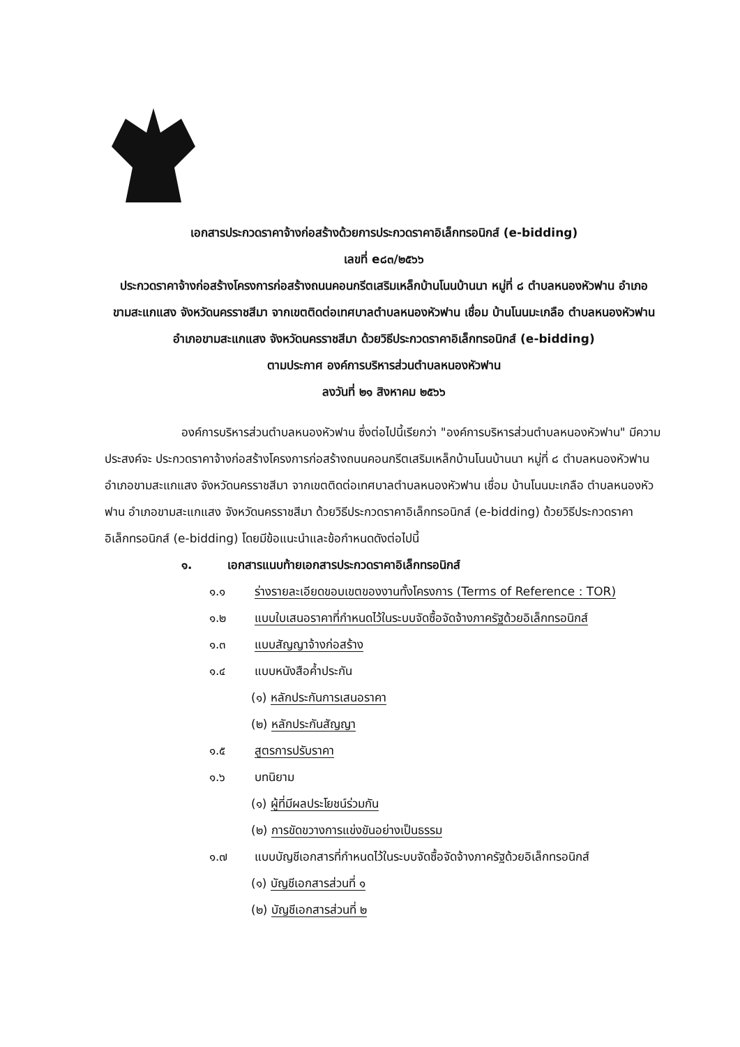เอกสารประกวดราคาจ้างก่อสร้างด้วยการประกวดราคาอิเล็กทรอนิกส์ (e-bidding)
เลขที่ e๘๓/๒๕๖๖
ประกวดราคาจ้างก่อสร้างโครงการก่อสร้างถนนคอนกรีตเสริมเหล็กบ้านโนนบ้านนา หมู่ที่ ๘ ตำบลหนองหัวฟาน อำเภอขามสะแกแสง จังหวัดนครราชสีมา จากเขตติดต่อเทศบาลตำบลหนองหัวฟาน เชื่อม บ้านโนนมะเกลือ ตำบลหนองหัวฟาน อำเภอขามสะแกแสง จังหวัดนครราชสีมา ด้วยวิธีประกวดราคาอิเล็กทรอนิกส์ (e-bidding)
ตามประกาศ องค์การบริหารส่วนตำบลหนองหัวฟาน
ลงวันที่ ๒๑ สิงหาคม ๒๕๖๖
องค์การบริหารส่วนตำบลหนองหัวฟาน ซึ่งต่อไปนี้เรียกว่า "องค์การบริหารส่วนตำบลหนองหัวฟาน" มีความประสงค์จะ ประกวดราคาจ้างก่อสร้างโครงการก่อสร้างถนนคอนกรีตเสริมเหล็กบ้านโนนบ้านนา หมู่ที่ ๘ ตำบลหนองหัวฟาน อำเภอขามสะแกแสง จังหวัดนครราชสีมา จากเขตติดต่อเทศบาลตำบลหนองหัวฟาน เชื่อม บ้านโนนมะเกลือ ตำบลหนองหัวฟาน อำเภอขามสะแกแสง จังหวัดนครราชสีมา ด้วยวิธีประกวดราคาอิเล็กทรอนิกส์ (e-bidding) ด้วยวิธีประกวดราคาอิเล็กทรอนิกส์ (e-bidding) โดยมีข้อแนะนำและข้อกำหนดดังต่อไปนี้
๑. เอกสารแนบท้ายเอกสารประกวดราคาอิเล็กทรอนิกส์
๑.๑ ร่างรายละเอียดขอบเขตของงานทั้งโครงการ (Terms of Reference : TOR)
๑.๒ แบบใบเสนอราคาที่กำหนดไว้ในระบบจัดซื้อจัดจ้างภาครัฐด้วยอิเล็กทรอนิกส์
๑.๓ แบบสัญญาจ้างก่อสร้าง
๑.๔ แบบหนังสือค้ำประกัน
(๑) หลักประกันการเสนอราคา
(๒) หลักประกันสัญญา
๑.๕ สูตรการปรับราคา
๑.๖ บทนิยาม
(๑) ผู้ที่มีผลประโยชน์ร่วมกัน
(๒) การขัดขวางการแข่งขันอย่างเป็นธรรม
๑.๗ แบบบัญชีเอกสารที่กำหนดไว้ในระบบจัดซื้อจัดจ้างภาครัฐด้วยอิเล็กทรอนิกส์
(๑) บัญชีเอกสารส่วนที่ ๑
(๒) บัญชีเอกสารส่วนที่ ๒